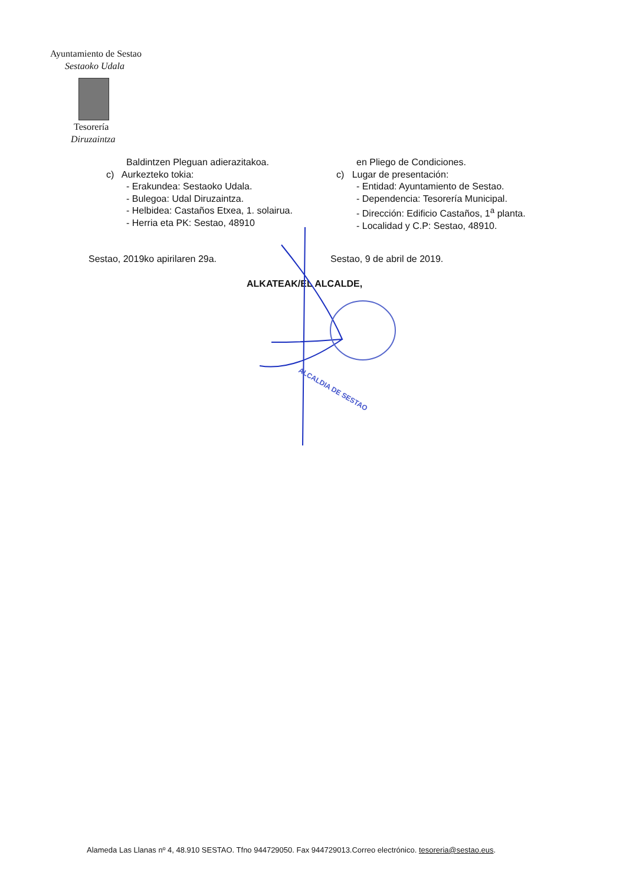Ayuntamiento de Sestao
Sestaoko Udala
Tesorería
Diruzaintza
Baldintzen Pleguan adierazitakoa.
c) Aurkezteko tokia:
- Erakundea: Sestaoko Udala.
- Bulegoa: Udal Diruzaintza.
- Helbidea: Castaños Etxea, 1. solairua.
- Herria eta PK: Sestao, 48910
en Pliego de Condiciones.
c) Lugar de presentación:
- Entidad: Ayuntamiento de Sestao.
- Dependencia: Tesorería Municipal.
- Dirección: Edificio Castaños, 1<sup>a</sup> planta.
- Localidad y C.P: Sestao, 48910.
Sestao, 2019ko apirilaren 29a. Sestao, 9 de abril de 2019.
ALKATEAK/EL ALCALDE,
ALCALDIA DE SESTAO
Alameda Las Llanas nº 4, 48.910 SESTAO. Tfno 944729050. Fax 944729013.Correo electrónico. tesoreria@sestao.eus.